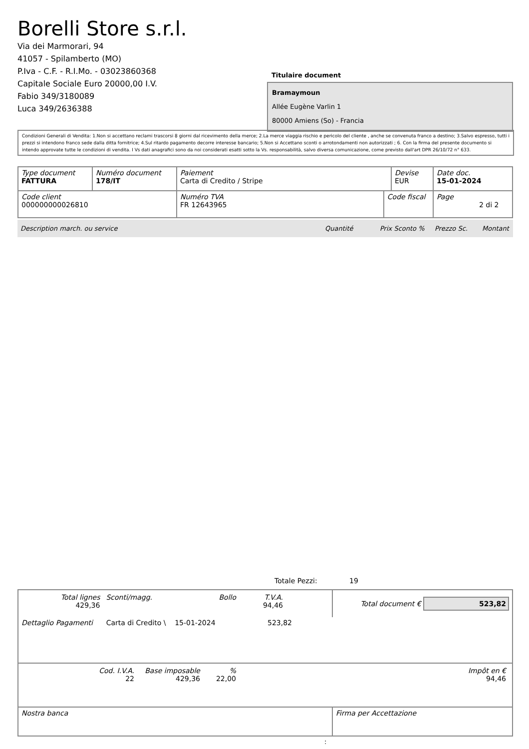Borelli Store s.r.l.
Via dei Marmorari, 94
41057 - Spilamberto (MO)
P.Iva - C.F. - R.I.Mo. - 03023860368
Capitale Sociale Euro 20000,00 I.V.
Fabio 349/3180089
Luca 349/2636388
Titulaire document
Bramaymoun
Allée Eugène Varlin 1
80000 Amiens (So) - Francia
Condizioni Generali di Vendita: 1.Non si accettano reclami trascorsi 8 giorni dal ricevimento della merce; 2.La merce viaggia rischio e pericolo del cliente , anche se convenuta franco a destino; 3.Salvo espresso, tutti i prezzi si intendono franco sede dalla ditta fornitrice; 4.Sul ritardo pagamento decorre interesse bancario; 5.Non si Accettano sconti o arrotondamenti non autorizzati ; 6. Con la firma del presente documento si intendo approvate tutte le condizioni di vendita. I Vs dati anagrafici sono da noi considerati esatti sotto la Vs. responsabilità, salvo diversa comunicazione, come previsto dall'art DPR 26/10/72 n° 633.
| Type document FATTURA | Numéro document 178/IT | Paiement Carta di Credito / Stripe | | Devise EUR | Date doc. 15-01-2024 |
| Code client 000000000026810 | | Numéro TVA FR 12643965 | Code fiscal | | Page 2 di 2 |
Description march. ou service Quantité Prix Sconto % Prezzo Sc. Montant
Totale Pezzi: 19
| / Total lignes 429,36 / Sconti/magg. / Bollo / T.V.A. 94,46 / | Total document € 523,82 |
| Dettaglio Pagamenti Carta di Credito \ 15-01-2024 523,82 | |
| / Cod. I.V.A. 22 / Base imposable 429,36 / % 22,00 / Impôt en € 94,46 / | |
| Nostra banca | Firma per Accettazione |
: